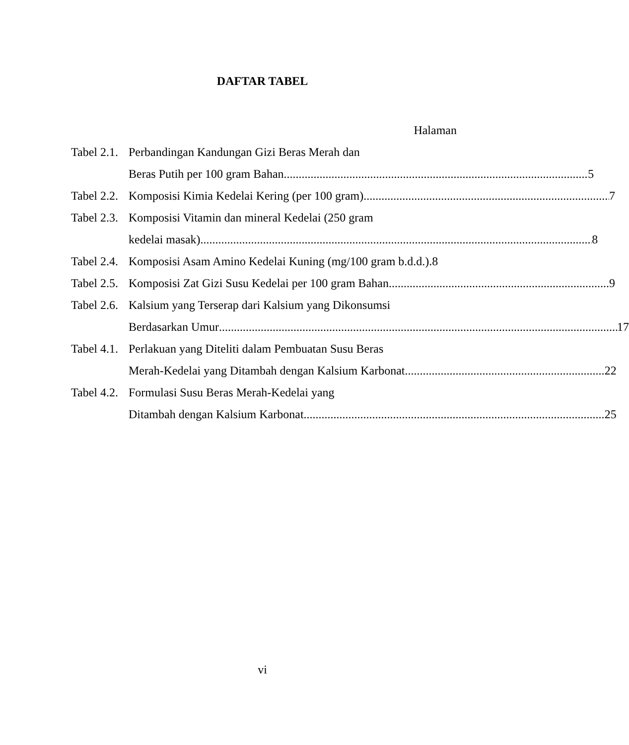DAFTAR TABEL
Halaman
Tabel 2.1.
Perbandingan Kandungan Gizi Beras Merah dan
Beras Putih per 100 gram Bahan 5
Tabel 2.2.
Komposisi Kimia Kedelai Kering (per 100 gram) 7
Tabel 2.3.
Komposisi Vitamin dan mineral Kedelai (250 gram
kedelai masak) 8
Tabel 2.4.
Komposisi Asam Amino Kedelai Kuning (mg/100 gram b.d.d.). 8
Tabel 2.5.
Komposisi Zat Gizi Susu Kedelai per 100 gram Bahan 9
Tabel 2.6.
Kalsium yang Terserap dari Kalsium yang Dikonsumsi
Berdasarkan Umur 17
Tabel 4.1.
Perlakuan yang Diteliti dalam Pembuatan Susu Beras
Merah-Kedelai yang Ditambah dengan Kalsium Karbonat 22
Tabel 4.2.
Formulasi Susu Beras Merah-Kedelai yang
Ditambah dengan Kalsium Karbonat 25
vi